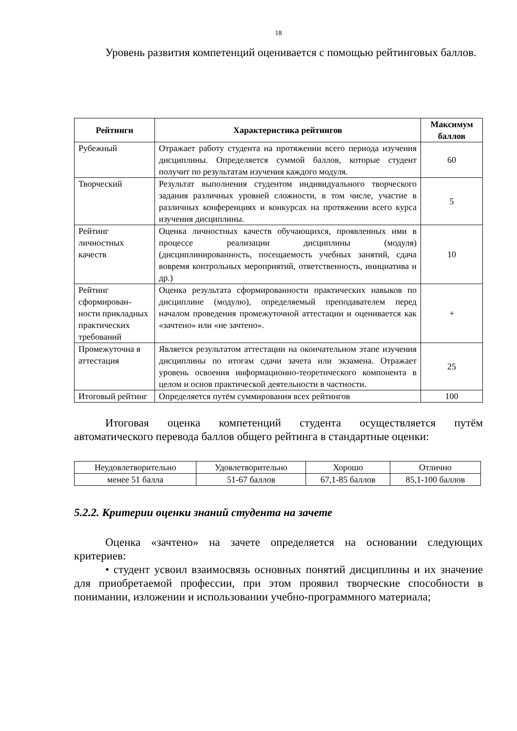18
Уровень развития компетенций оценивается с помощью рейтинговых баллов.
| Рейтинги | Характеристика рейтингов | Максимум баллов |
| --- | --- | --- |
| Рубежный | Отражает работу студента на протяжении всего периода изучения дисциплины. Определяется суммой баллов, которые студент получит по результатам изучения каждого модуля. | 60 |
| Творческий | Результат выполнения студентом индивидуального творческого задания различных уровней сложности, в том числе, участие в различных конференциях и конкурсах на протяжении всего курса изучения дисциплины. | 5 |
| Рейтинг личностных качеств | Оценка личностных качеств обучающихся, проявленных ими в процессе реализации дисциплины (модуля) (дисциплинированность, посещаемость учебных занятий, сдача вовремя контрольных мероприятий, ответственность, инициатива и др.) | 10 |
| Рейтинг сформирован-ности прикладных практических требований | Оценка результата сформированности практических навыков по дисциплине (модулю), определяемый преподавателем перед началом проведения промежуточной аттестации и оценивается как «зачтено» или «не зачтено». | + |
| Промежуточна я аттестация | Является результатом аттестации на окончательном этапе изучения дисциплины по итогам сдачи зачета или экзамена. Отражает уровень освоения информационно-теоретического компонента в целом и основ практической деятельности в частности. | 25 |
| Итоговый рейтинг | Определяется путём суммирования всех рейтингов | 100 |
Итоговая оценка компетенций студента осуществляется путём автоматического перевода баллов общего рейтинга в стандартные оценки:
| Неудовлетворительно | Удовлетворительно | Хорошо | Отлично |
| менее 51 балла | 51-67 баллов | 67,1-85 баллов | 85,1-100 баллов |
5.2.2. Критерии оценки знаний студента на зачете
Оценка «зачтено» на зачете определяется на основании следующих критериев:
• студент усвоил взаимосвязь основных понятий дисциплины и их значение для приобретаемой профессии, при этом проявил творческие способности в понимании, изложении и использовании учебно-программного материала;